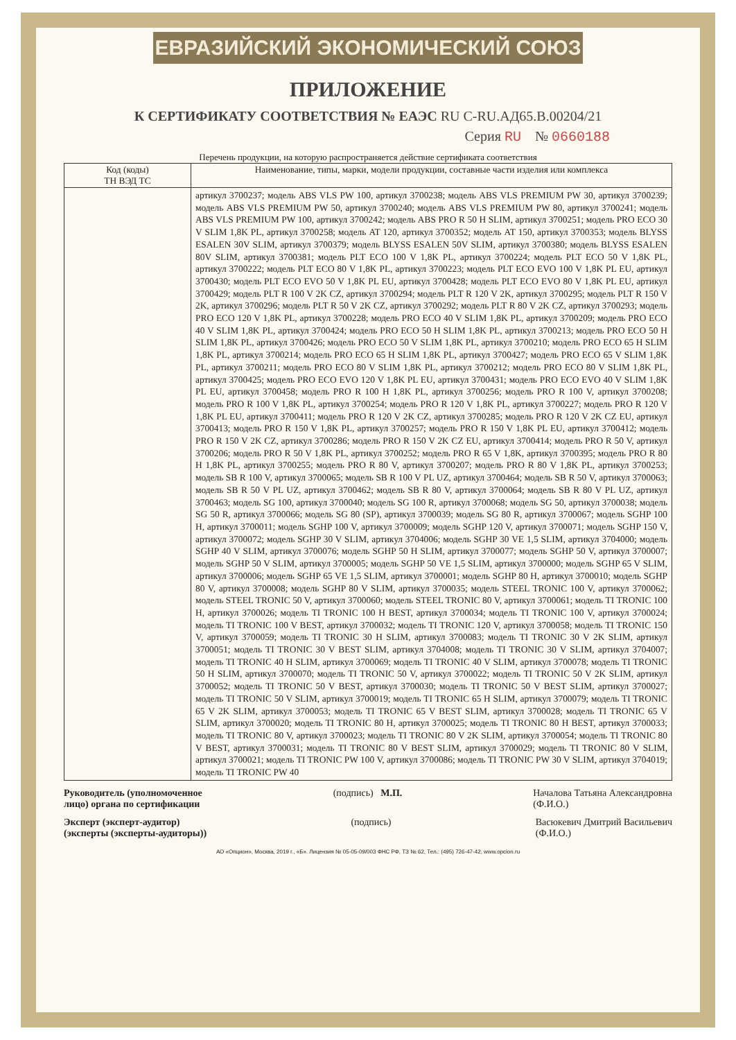ЕВРАЗИЙСКИЙ ЭКОНОМИЧЕСКИЙ СОЮЗ
ПРИЛОЖЕНИЕ
К СЕРТИФИКАТУ СООТВЕТСТВИЯ № ЕАЭС RU C-RU.АД65.В.00204/21
Серия RU № 0660188
Перечень продукции, на которую распространяется действие сертификата соответствия
| Код (коды) ТН ВЭД ТС | Наименование, типы, марки, модели продукции, составные части изделия или комплекса |
| --- | --- |
| | артикул 3700237; модель ABS VLS PW 100, артикул 3700238; модель ABS VLS PREMIUM PW 30, артикул 3700239; модель ABS VLS PREMIUM PW 50, артикул 3700240; модель ABS VLS PREMIUM PW 80, артикул 3700241; модель ABS VLS PREMIUM PW 100, артикул 3700242; модель ABS PRO R 50 H SLIM, артикул 3700251; модель PRO ECO 30 V SLIM 1,8K PL, артикул 3700258; модель AT 120, артикул 3700352; модель AT 150, артикул 3700353; модель BLYSS ESALEN 30V SLIM, артикул 3700379; модель BLYSS ESALEN 50V SLIM, артикул 3700380; модель BLYSS ESALEN 80V SLIM, артикул 3700381; модель PLT ECO 100 V 1,8K PL, артикул 3700224; модель PLT ECO 50 V 1,8K PL, артикул 3700222; модель PLT ECO 80 V 1,8K PL, артикул 3700223; модель PLT ECO EVO 100 V 1,8K PL EU, артикул 3700430; модель PLT ECO EVO 50 V 1,8K PL EU, артикул 3700428; модель PLT ECO EVO 80 V 1,8K PL EU, артикул 3700429; модель PLT R 100 V 2K CZ, артикул 3700294; модель PLT R 120 V 2K, артикул 3700295; модель PLT R 150 V 2K, артикул 3700296; модель PLT R 50 V 2K CZ, артикул 3700292; модель PLT R 80 V 2K CZ, артикул 3700293; модель PRO ECO 120 V 1,8K PL, артикул 3700228; модель PRO ECO 40 V SLIM 1,8K PL, артикул 3700209; модель PRO ECO 40 V SLIM 1,8K PL, артикул 3700424; модель PRO ECO 50 H SLIM 1,8K PL, артикул 3700213; модель PRO ECO 50 H SLIM 1,8K PL, артикул 3700426; модель PRO ECO 50 V SLIM 1,8K PL, артикул 3700210; модель PRO ECO 65 H SLIM 1,8K PL, артикул 3700214; модель PRO ECO 65 H SLIM 1,8K PL, артикул 3700427; модель PRO ECO 65 V SLIM 1,8K PL, артикул 3700211; модель PRO ECO 80 V SLIM 1,8K PL, артикул 3700212; модель PRO ECO 80 V SLIM 1,8K PL, артикул 3700425; модель PRO ECO EVO 120 V 1,8K PL EU, артикул 3700431; модель PRO ECO EVO 40 V SLIM 1,8K PL EU, артикул 3700458; модель PRO R 100 H 1,8K PL, артикул 3700256; модель PRO R 100 V, артикул 3700208; модель PRO R 100 V 1,8K PL, артикул 3700254; модель PRO R 120 V 1,8K PL, артикул 3700227; модель PRO R 120 V 1,8K PL EU, артикул 3700411; модель PRO R 120 V 2K CZ, артикул 3700285; модель PRO R 120 V 2K CZ EU, артикул 3700413; модель PRO R 150 V 1,8K PL, артикул 3700257; модель PRO R 150 V 1,8K PL EU, артикул 3700412; модель PRO R 150 V 2K CZ, артикул 3700286; модель PRO R 150 V 2K CZ EU, артикул 3700414; модель PRO R 50 V, артикул 3700206; модель PRO R 50 V 1,8K PL, артикул 3700252; модель PRO R 65 V 1,8K, артикул 3700395; модель PRO R 80 H 1,8K PL, артикул 3700255; модель PRO R 80 V, артикул 3700207; модель PRO R 80 V 1,8K PL, артикул 3700253; модель SB R 100 V, артикул 3700065; модель SB R 100 V PL UZ, артикул 3700464; модель SB R 50 V, артикул 3700063; модель SB R 50 V PL UZ, артикул 3700462; модель SB R 80 V, артикул 3700064; модель SB R 80 V PL UZ, артикул 3700463; модель SG 100, артикул 3700040; модель SG 100 R, артикул 3700068; модель SG 50, артикул 3700038; модель SG 50 R, артикул 3700066; модель SG 80 (SP), артикул 3700039; модель SG 80 R, артикул 3700067; модель SGHP 100 H, артикул 3700011; модель SGHP 100 V, артикул 3700009; модель SGHP 120 V, артикул 3700071; модель SGHP 150 V, артикул 3700072; модель SGHP 30 V SLIM, артикул 3704006; модель SGHP 30 VE 1,5 SLIM, артикул 3704000; модель SGHP 40 V SLIM, артикул 3700076; модель SGHP 50 H SLIM, артикул 3700077; модель SGHP 50 V, артикул 3700007; модель SGHP 50 V SLIM, артикул 3700005; модель SGHP 50 VE 1,5 SLIM, артикул 3700000; модель SGHP 65 V SLIM, артикул 3700006; модель SGHP 65 VE 1,5 SLIM, артикул 3700001; модель SGHP 80 H, артикул 3700010; модель SGHP 80 V, артикул 3700008; модель SGHP 80 V SLIM, артикул 3700035; модель STEEL TRONIC 100 V, артикул 3700062; модель STEEL TRONIC 50 V, артикул 3700060; модель STEEL TRONIC 80 V, артикул 3700061; модель TI TRONIC 100 H, артикул 3700026; модель TI TRONIC 100 H BEST, артикул 3700034; модель TI TRONIC 100 V, артикул 3700024; модель TI TRONIC 100 V BEST, артикул 3700032; модель TI TRONIC 120 V, артикул 3700058; модель TI TRONIC 150 V, артикул 3700059; модель TI TRONIC 30 H SLIM, артикул 3700083; модель TI TRONIC 30 V 2K SLIM, артикул 3700051; модель TI TRONIC 30 V BEST SLIM, артикул 3704008; модель TI TRONIC 30 V SLIM, артикул 3704007; модель TI TRONIC 40 H SLIM, артикул 3700069; модель TI TRONIC 40 V SLIM, артикул 3700078; модель TI TRONIC 50 H SLIM, артикул 3700070; модель TI TRONIC 50 V, артикул 3700022; модель TI TRONIC 50 V 2K SLIM, артикул 3700052; модель TI TRONIC 50 V BEST, артикул 3700030; модель TI TRONIC 50 V BEST SLIM, артикул 3700027; модель TI TRONIC 50 V SLIM, артикул 3700019; модель TI TRONIC 65 H SLIM, артикул 3700079; модель TI TRONIC 65 V 2K SLIM, артикул 3700053; модель TI TRONIC 65 V BEST SLIM, артикул 3700028; модель TI TRONIC 65 V SLIM, артикул 3700020; модель TI TRONIC 80 H, артикул 3700025; модель TI TRONIC 80 H BEST, артикул 3700033; модель TI TRONIC 80 V, артикул 3700023; модель TI TRONIC 80 V 2K SLIM, артикул 3700054; модель TI TRONIC 80 V BEST, артикул 3700031; модель TI TRONIC 80 V BEST SLIM, артикул 3700029; модель TI TRONIC 80 V SLIM, артикул 3700021; модель TI TRONIC PW 100 V, артикул 3700086; модель TI TRONIC PW 30 V SLIM, артикул 3704019; модель TI TRONIC PW 40 |
Руководитель (уполномоченное
лицо) органа по сертификации (подпись) М.П. Началова Татьяна Александровна
(Ф.И.О.)
Эксперт (эксперт-аудитор)
(эксперты (эксперты-аудиторы)) (подпись) Васюкевич Дмитрий Васильевич
(Ф.И.О.)
АО «Опцион», Москва, 2019 г., «Б». Лицензия № 05-05-09/003 ФНС РФ, ТЗ № 62, Тел.: (495) 726-47-42, www.opcion.ru